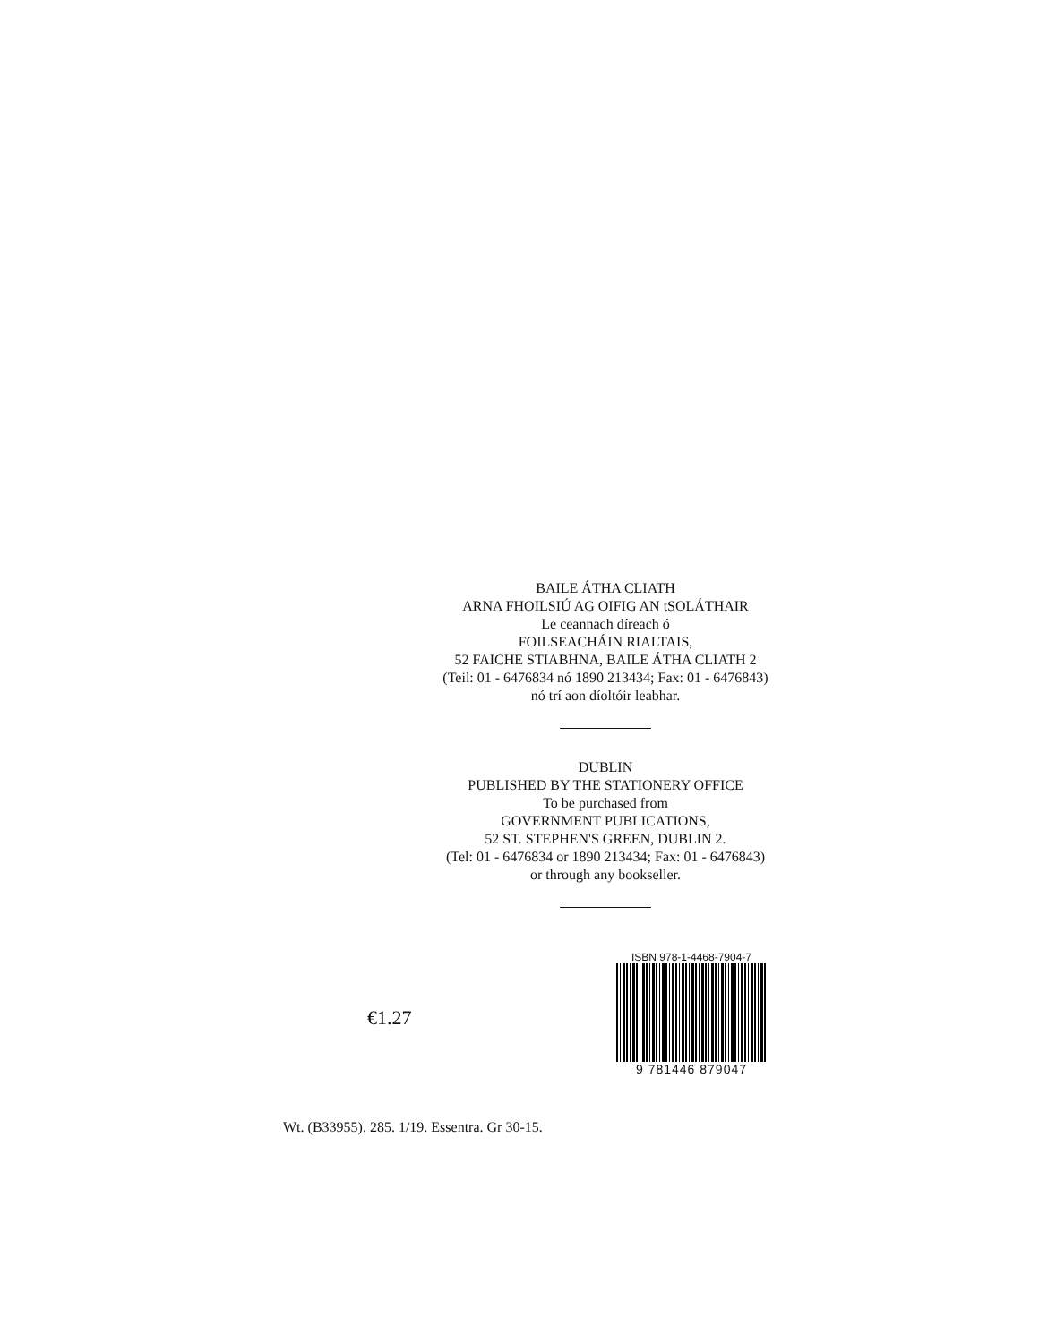BAILE ÁTHA CLIATH
ARNA FHOILSIÚ AG OIFIG AN tSOLÁTHAIR
Le ceannach díreach ó
FOILSEACHÁIN RIALTAIS,
52 FAICHE STIABHNA, BAILE ÁTHA CLIATH 2
(Teil: 01 - 6476834 nó 1890 213434; Fax: 01 - 6476843)
nó trí aon díoltóir leabhar.
DUBLIN
PUBLISHED BY THE STATIONERY OFFICE
To be purchased from
GOVERNMENT PUBLICATIONS,
52 ST. STEPHEN'S GREEN, DUBLIN 2.
(Tel: 01 - 6476834 or 1890 213434; Fax: 01 - 6476843)
or through any bookseller.
€1.27
ISBN 978-1-4468-7904-7
9 781446 879047
Wt. (B33955). 285. 1/19. Essentra. Gr 30-15.